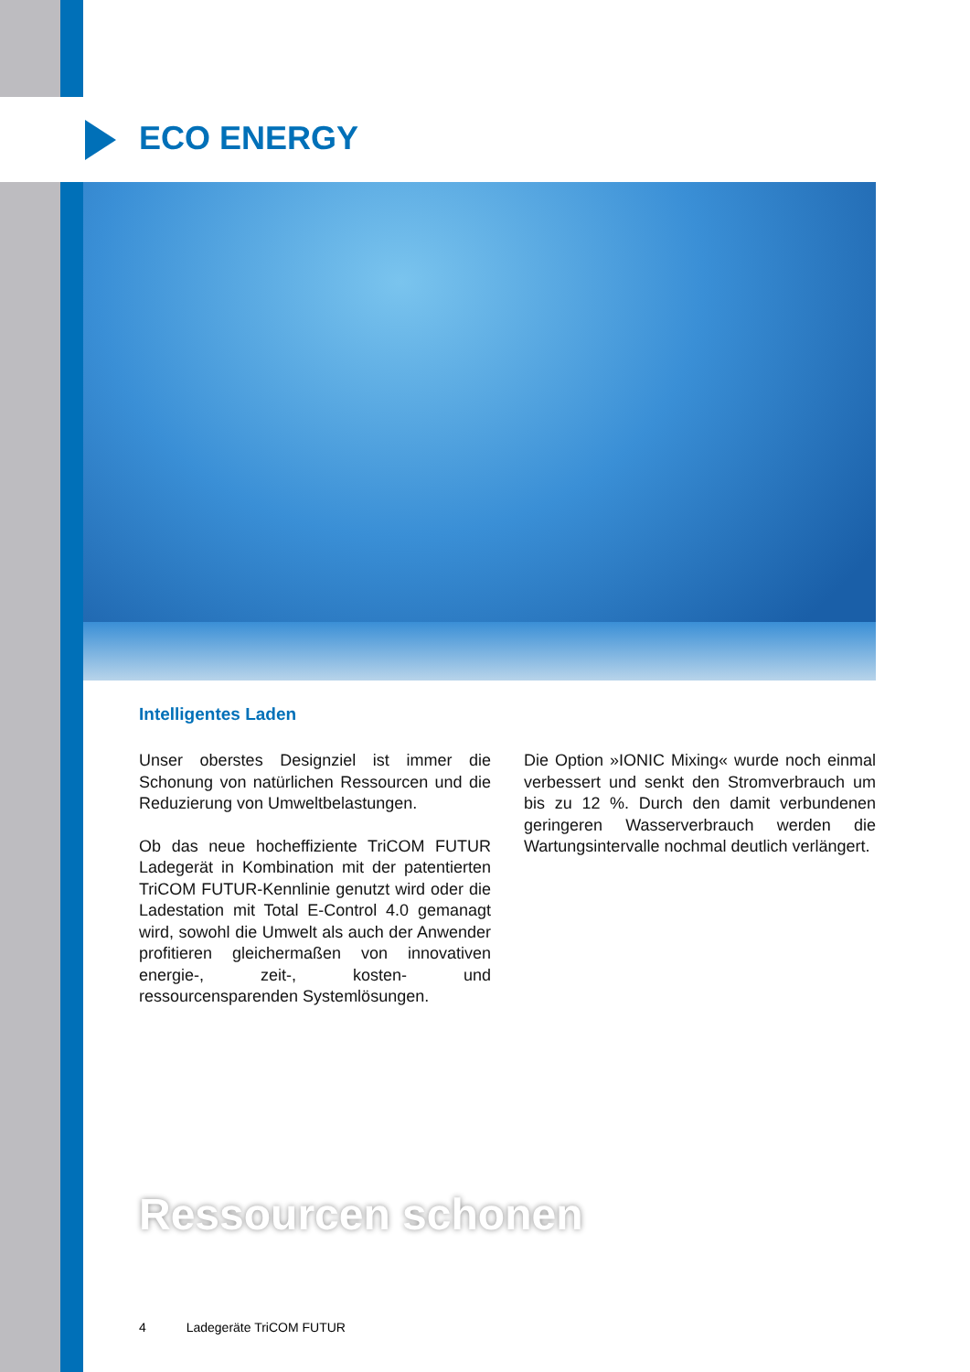ECO ENERGY
Intelligentes Laden
Unser oberstes Designziel ist immer die Schonung von natürlichen Ressourcen und die Reduzierung von Umweltbelastungen.
Ob das neue hocheffiziente TriCOM FUTUR Ladegerät in Kombination mit der paten­tierten TriCOM FUTUR-Kennlinie genutzt wird oder die Ladestation mit Total E-Con­trol 4.0 gemanagt wird, sowohl die Umwelt als auch der Anwender profitieren gleicher­maßen von innovativen energie-, zeit-, kosten- und ressourcensparenden System­lösungen.
Die Option »IONIC Mixing« wurde noch ein­mal verbessert und senkt den Stromver­brauch um bis zu 12 %. Durch den damit ver­bundenen geringeren Wasserverbrauch werden die Wartungsintervalle nochmal deutlich verlängert.
Ressourcen schonen
4 Ladegeräte TriCOM FUTUR